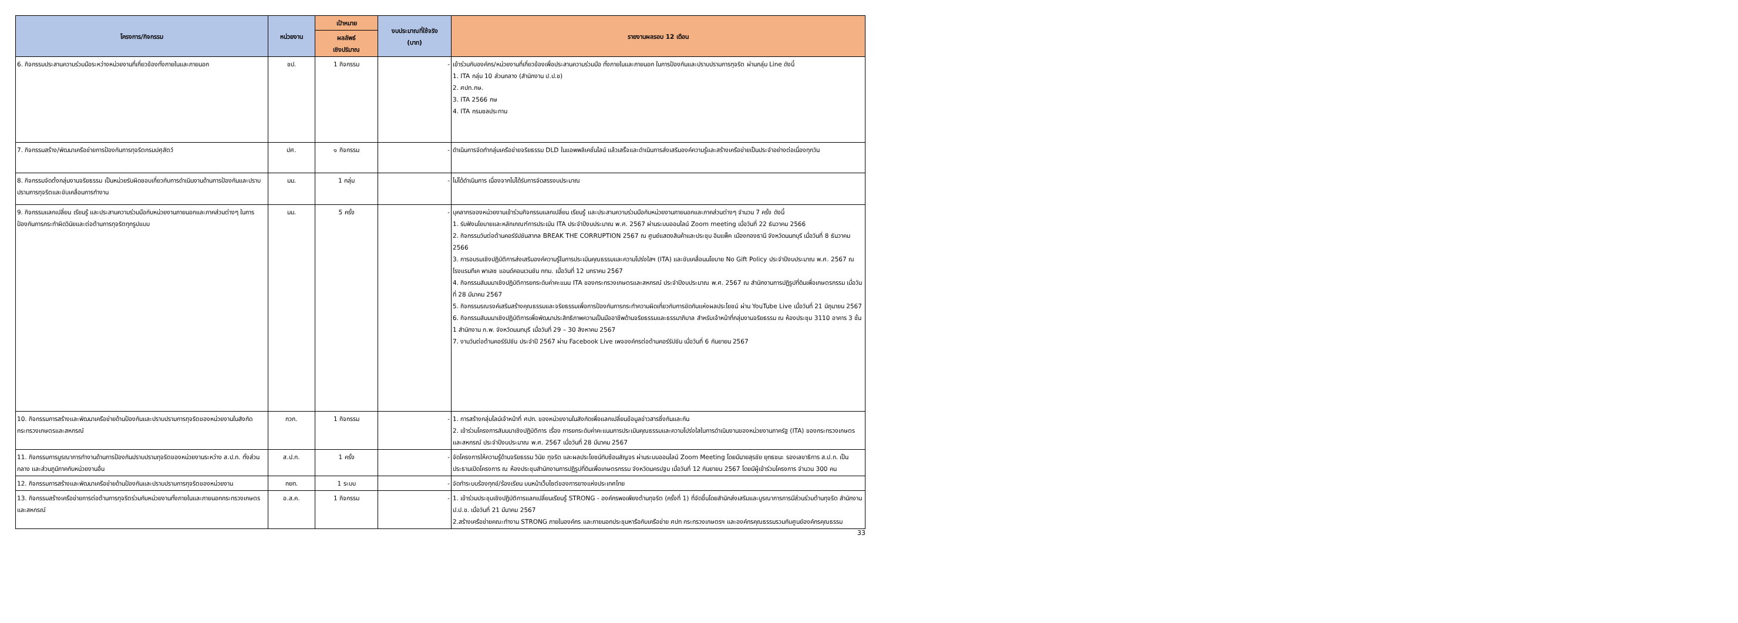| โครงการ/กิจกรรม | หน่วยงาน | เป้าหมาย | งบประมาณที่ใช้จริง (บาท) | รายงานผลรอบ 12 เดือน |
| --- | --- | --- | --- | --- |
| | | ผลลัพธ์ เชิงปริมาณ | | |
| 6. กิจกรรมประสานความร่วมมือระหว่างหน่วยงานที่เกี่ยวข้องทั้งภายในและภายนอก | ชป. | 1 กิจกรรม | - | เข้าร่วมกับองค์กร/หน่วยงานที่เกี่ยวข้องเพื่อประสานความร่วมมือ ทั้งภายในและภายนอก ในการป้องกันและปราบปรามการทุจริต ผ่านกลุ่ม Line ดังนี้ 1. ITA กลุ่ม 10 ส่วนกลาง (สำนักงาน ป.ป.ช) 2. ศปท.กษ. 3. ITA 2566 กษ 4. ITA กรมชลประทาน |
| 7. กิจกรรมสร้าง/พัฒนาเครือข่ายการป้องกันการทุจริตกรมปศุสัตว์ | ปศ. | ๑ กิจกรรม | - | ดำเนินการจัดทำกลุ่มเครือข่ายจริยธรรม DLD ในแอพพลิเคชั่นไลน์ แล้วเสร็จและดำเนินการส่งเสริมองค์ความรู้และสร้างเครือข่ายเป็นประจำอย่างต่อเนื่องทุกวัน |
| 8. กิจกรรมจัดตั้งกลุ่มงานจริยธรรม เป็นหน่วยรับผิดชอบเกี่ยวกับการดำเนินงานด้านการป้องกันและปราบปรามการทุจริตและขับเคลื่อนการทำงาน | มม. | 1 กลุ่ม | - | ไม่ได้ดำเนินการ เนื่องจากไม่ได้รับการจัดสรรงบประมาณ |
| 9. กิจกรรมแลกเปลี่ยน เรียนรู้ และประสานความร่วมมือกับหน่วยงานภายนอกและภาคส่วนต่างๆ ในการป้องกันการกระทำผิดวินัยและต่อต้านการทุจริตทุกรูปแบบ | มม. | 5 ครั้ง | - | บุคลากรของหน่วยงานเข้าร่วมกิจกรรมแลกเปลี่ยน เรียนรู้ และประสานความร่วมมือกับหน่วยงานภายนอกและภาคส่วนต่างๆ จำนวน 7 ครั้ง ดังนี้ 1. รับฟังนโยบายและหลักเกณฑ์การประเมิน ITA ประจำปีงบประมาณ พ.ศ. 2567 ผ่านระบบออนไลน์ Zoom meeting เมื่อวันที่ 22 ธันวาคม 2566 2. กิจกรรมวันต่อต้านคอร์รัปชันสากล BREAK THE CORRUPTION 2567 ณ ศูนย์แสดงสินค้าและประชุม อิมแพ็ค เมืองทองธานี จังหวัดนนทบุรี เมื่อวันที่ 8 ธันวาคม 2566 3. การอบรมเชิงปฏิบัติการส่งเสริมองค์ความรู้ในการประเมินคุณธรรมและความโปร่งใสฯ (ITA) และขับเคลื่อนนโยบาย No Gift Policy ประจำปีงบประมาณ พ.ศ. 2567 ณ โรงแรมทีเค พาเลซ แอนด์คอนเวนชัน กทม. เมื่อวันที่ 12 มกราคม 2567 4. กิจกรรมสัมมนาเชิงปฏิบัติการยกระดับค่าคะแนน ITA ของกระทรวงเกษตรและสหกรณ์ ประจำปีงบประมาณ พ.ศ. 2567 ณ สำนักงานการปฏิรูปที่ดินเพื่อเกษตรกรรม เมื่อวันที่ 28 มีนาคม 2567 5. กิจกรรมรณรงค์เสริมสร้างคุณธรรมและจริยธรรมเพื่อการป้องกันการกระทำความผิดเกี่ยวกับการขัดกันแห่งผลประโยชน์ ผ่าน YouTube Live เมื่อวันที่ 21 มิถุนายน 2567 6. กิจกรรมสัมมนาเชิงปฏิบัติการเพื่อพัฒนาประสิทธิภาพความเป็นมืออาชีพด้านจริยธรรมและธรรมาภิบาล สำหรับเจ้าหน้าที่กลุ่มงานจริยธรรม ณ ห้องประชุม 3110 อาคาร 3 ชั้น 1 สำนักงาน ก.พ. จังหวัดนนทบุรี เมื่อวันที่ 29 – 30 สิงหาคม 2567 7. งานวันต่อต้านคอร์รัปชัน ประจำปี 2567 ผ่าน Facebook Live เพจองค์กรต่อต้านคอร์รัปชัน เมื่อวันที่ 6 กันยายน 2567 |
| 10. กิจกรรมการสร้างและพัฒนาเครือข่ายด้านป้องกันและปราบปรามการทุจริตของหน่วยงานในสังกัดกระทรวงเกษตรและสหกรณ์ | กวก. | 1 กิจกรรม | - | 1. การสร้างกลุ่มไลน์เจ้าหน้าที่ ศปท. ของหน่วยงานในสังกัดเพื่อแลกเปลี่ยนข้อมูลข่าวสารซึ่งกันและกัน 2. เข้าร่วมโครงการสัมมนาเชิงปฏิบัติการ เรื่อง การยกระดับค่าคะแนนการประเมินคุณธรรมและความโปร่งใสในการดำเนินงานของหน่วยงานภาครัฐ (ITA) ของกระทรวงเกษตรและสหกรณ์ ประจำปีงบประมาณ พ.ศ. 2567 เมื่อวันที่ 28 มีนาคม 2567 |
| 11. กิจกรรมการบูรณาการทำงานด้านการป้องกันปราบปรามทุจริตของหน่วยงานระหว่าง ส.ป.ก. ทั้งส่วนกลาง และส่วนภูมิภาคกับหน่วยงานอื่น | ส.ป.ก. | 1 ครั้ง | - | จัดโครงการให้ความรู้ด้านจริยธรรม วินัย ทุจริต และผลประโยชน์ทับซ้อนสัญจร ผ่านระบบออนไลน์ Zoom Meeting โดยมีนายสุรชัย ยุทธชนะ รองเลขาธิการ ส.ป.ก. เป็นประธานเปิดโครงการ ณ ห้องประชุมสำนักงานการปฏิรูปที่ดินเพื่อเกษตรกรรม จังหวัดนครปฐม เมื่อวันที่ 12 กันยายน 2567 โดยมีผู้เข้าร่วมโครงการ จำนวน 300 คน |
| 12. กิจกรรมการสร้างและพัฒนาเครือข่ายด้านป้องกันและปราบปรามการทุจริตของหน่วยงาน | กยท. | 1 ระบบ | - | จัดทำระบบร้องทุกข์/ร้องเรียน บนหน้าเว็บไซต์ของการยางแห่งประเทศไทย |
| 13. กิจกรรมสร้างเครือข่ายการต่อต้านการทุจริตร่วมกับหน่วยงานทั้งภายในและภายนอกกระทรวงเกษตรและสหกรณ์ | อ.ส.ค. | 1 กิจกรรม | - | 1. เข้าร่วมประชุมเชิงปฏิบัติการแลกเปลี่ยนเรียนรู้ STRONG - องค์กรพอเพียงต้านทุจริต (ครั้งที่ 1) ที่จัดขึ้นโดยสำนักส่งเสริมและบูรณาการการมีส่วนร่วมต้านทุจริต สำนักงาน ป.ป.ช. เมื่อวันที่ 21 มีนาคม 2567 2.สร้างเครือข่ายคณะทำงาน STRONG ภายในองค์กร และภายนอกประชุมหารือกับเครือข่าย ศปท กระทรวงเกษตรฯ และองค์กรคุณธรรมรวมกับศูนย์องค์กรคุณธรรม |
33